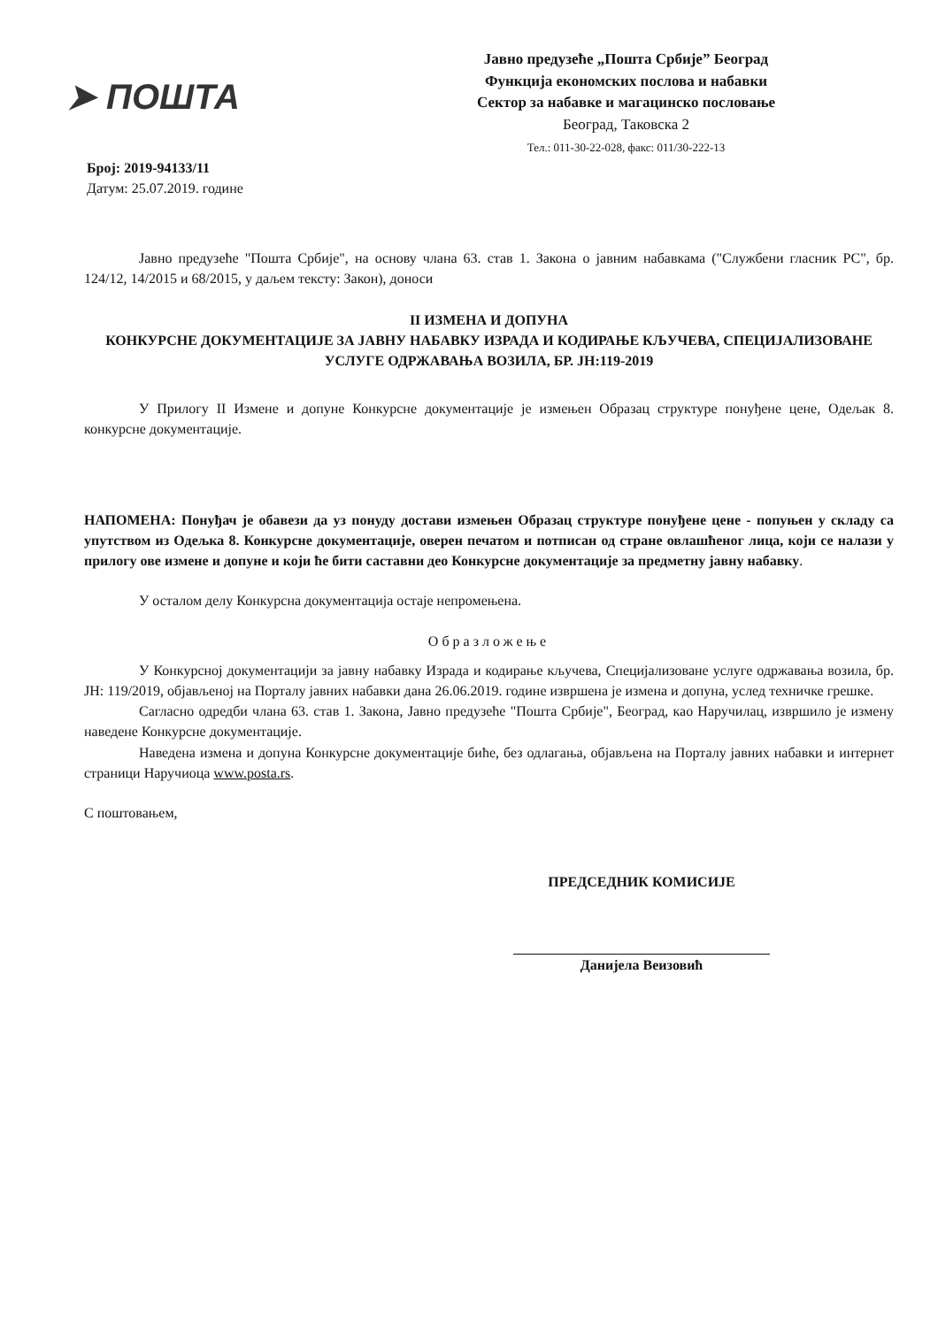➤ ПОШТА
Јавно предузеће „Пошта Србије” Београд
Функција економских послова и набавки
Сектор за набавке и магацинско пословање
Београд, Таковска 2
Тел.: 011-30-22-028, факс: 011/30-222-13
Број: 2019-94133/11
Датум: 25.07.2019. године
Јавно предузеће "Пошта Србије", на основу члана 63. став 1. Закона о јавним набавкама ("Службени гласник РС", бр. 124/12, 14/2015 и 68/2015, у даљем тексту: Закон), доноси
II ИЗМЕНА И ДОПУНА
КОНКУРСНЕ ДОКУМЕНТАЦИЈЕ ЗА ЈАВНУ НАБАВКУ ИЗРАДА И КОДИРАЊЕ КЉУЧЕВА, СПЕЦИЈАЛИЗОВАНЕ УСЛУГЕ ОДРЖАВАЊА ВОЗИЛА, БР. ЈН:119-2019
У Прилогу II Измене и допуне Конкурсне документације је измењен Образац структуре понуђене цене, Одељак 8. конкурсне документације.
НАПОМЕНА: Понуђач је обавези да уз понуду достави измењен Образац структуре понуђене цене - попуњен у складу са упутством из Одељка 8. Конкурсне документације, оверен печатом и потписан од стране овлашћеног лица, који се налази у прилогу ове измене и допуне и који ће бити саставни део Конкурсне документације за предметну јавну набавку.
У осталом делу Конкурсна документација остаје непромењена.
Образложење
У Конкурсној документацији за јавну набавку Израда и кодирање кључева, Специјализоване услуге одржавања возила, бр. ЈН: 119/2019, објављеној на Порталу јавних набавки дана 26.06.2019. године извршена је измена и допуна, услед техничке грешке.
Сагласно одредби члана 63. став 1. Закона, Јавно предузеће "Пошта Србије", Београд, као Наручилац, извршило је измену наведене Конкурсне документације.
Наведена измена и допуна Конкурсне документације биће, без одлагања, објављена на Порталу јавних набавки и интернет страници Наручиоца www.posta.rs.
С поштовањем,
ПРЕДСЕДНИК КОМИСИЈЕ
Данијела Веизовић